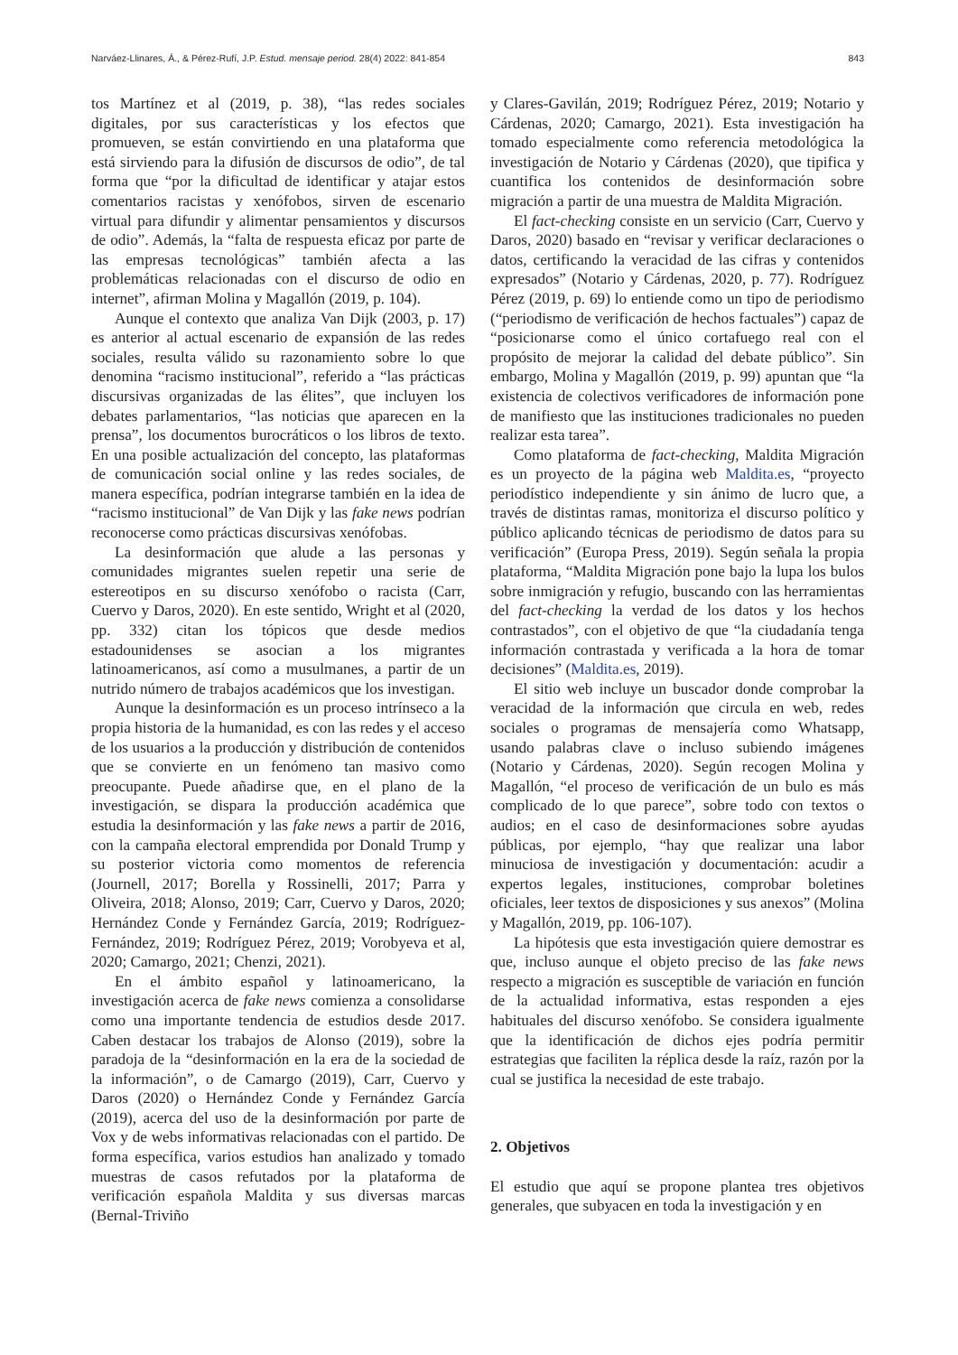Narváez-Llinares, Á., & Pérez-Rufí, J.P. Estud. mensaje period. 28(4) 2022: 841-854 843
tos Martínez et al (2019, p. 38), “las redes sociales digitales, por sus características y los efectos que promueven, se están convirtiendo en una plataforma que está sirviendo para la difusión de discursos de odio”, de tal forma que “por la dificultad de identificar y atajar estos comentarios racistas y xenófobos, sirven de escenario virtual para difundir y alimentar pensamientos y discursos de odio”. Además, la “falta de respuesta eficaz por parte de las empresas tecnológicas” también afecta a las problemáticas relacionadas con el discurso de odio en internet”, afirman Molina y Magallón (2019, p. 104).
Aunque el contexto que analiza Van Dijk (2003, p. 17) es anterior al actual escenario de expansión de las redes sociales, resulta válido su razonamiento sobre lo que denomina “racismo institucional”, referido a “las prácticas discursivas organizadas de las élites”, que incluyen los debates parlamentarios, “las noticias que aparecen en la prensa”, los documentos burocráticos o los libros de texto. En una posible actualización del concepto, las plataformas de comunicación social online y las redes sociales, de manera específica, podrían integrarse también en la idea de “racismo institucional” de Van Dijk y las fake news podrían reconocerse como prácticas discursivas xenófobas.
La desinformación que alude a las personas y comunidades migrantes suelen repetir una serie de estereotipos en su discurso xenófobo o racista (Carr, Cuervo y Daros, 2020). En este sentido, Wright et al (2020, pp. 332) citan los tópicos que desde medios estadounidenses se asocian a los migrantes latinoamericanos, así como a musulmanes, a partir de un nutrido número de trabajos académicos que los investigan.
Aunque la desinformación es un proceso intrínseco a la propia historia de la humanidad, es con las redes y el acceso de los usuarios a la producción y distribución de contenidos que se convierte en un fenómeno tan masivo como preocupante. Puede añadirse que, en el plano de la investigación, se dispara la producción académica que estudia la desinformación y las fake news a partir de 2016, con la campaña electoral emprendida por Donald Trump y su posterior victoria como momentos de referencia (Journell, 2017; Borella y Rossinelli, 2017; Parra y Oliveira, 2018; Alonso, 2019; Carr, Cuervo y Daros, 2020; Hernández Conde y Fernández García, 2019; Rodríguez-Fernández, 2019; Rodríguez Pérez, 2019; Vorobyeva et al, 2020; Camargo, 2021; Chenzi, 2021).
En el ámbito español y latinoamericano, la investigación acerca de fake news comienza a consolidarse como una importante tendencia de estudios desde 2017. Caben destacar los trabajos de Alonso (2019), sobre la paradoja de la “desinformación en la era de la sociedad de la información”, o de Camargo (2019), Carr, Cuervo y Daros (2020) o Hernández Conde y Fernández García (2019), acerca del uso de la desinformación por parte de Vox y de webs informativas relacionadas con el partido. De forma específica, varios estudios han analizado y tomado muestras de casos refutados por la plataforma de verificación española Maldita y sus diversas marcas (Bernal-Triviño
y Clares-Gavilán, 2019; Rodríguez Pérez, 2019; Notario y Cárdenas, 2020; Camargo, 2021). Esta investigación ha tomado especialmente como referencia metodológica la investigación de Notario y Cárdenas (2020), que tipifica y cuantifica los contenidos de desinformación sobre migración a partir de una muestra de Maldita Migración.
El fact-checking consiste en un servicio (Carr, Cuervo y Daros, 2020) basado en “revisar y verificar declaraciones o datos, certificando la veracidad de las cifras y contenidos expresados” (Notario y Cárdenas, 2020, p. 77). Rodríguez Pérez (2019, p. 69) lo entiende como un tipo de periodismo (“periodismo de verificación de hechos factuales”) capaz de “posicionarse como el único cortafuego real con el propósito de mejorar la calidad del debate público”. Sin embargo, Molina y Magallón (2019, p. 99) apuntan que “la existencia de colectivos verificadores de información pone de manifiesto que las instituciones tradicionales no pueden realizar esta tarea”.
Como plataforma de fact-checking, Maldita Migración es un proyecto de la página web Maldita.es, “proyecto periodístico independiente y sin ánimo de lucro que, a través de distintas ramas, monitoriza el discurso político y público aplicando técnicas de periodismo de datos para su verificación” (Europa Press, 2019). Según señala la propia plataforma, “Maldita Migración pone bajo la lupa los bulos sobre inmigración y refugio, buscando con las herramientas del fact-checking la verdad de los datos y los hechos contrastados”, con el objetivo de que “la ciudadanía tenga información contrastada y verificada a la hora de tomar decisiones” (Maldita.es, 2019).
El sitio web incluye un buscador donde comprobar la veracidad de la información que circula en web, redes sociales o programas de mensajería como Whatsapp, usando palabras clave o incluso subiendo imágenes (Notario y Cárdenas, 2020). Según recogen Molina y Magallón, “el proceso de verificación de un bulo es más complicado de lo que parece”, sobre todo con textos o audios; en el caso de desinformaciones sobre ayudas públicas, por ejemplo, “hay que realizar una labor minuciosa de investigación y documentación: acudir a expertos legales, instituciones, comprobar boletines oficiales, leer textos de disposiciones y sus anexos” (Molina y Magallón, 2019, pp. 106-107).
La hipótesis que esta investigación quiere demostrar es que, incluso aunque el objeto preciso de las fake news respecto a migración es susceptible de variación en función de la actualidad informativa, estas responden a ejes habituales del discurso xenófobo. Se considera igualmente que la identificación de dichos ejes podría permitir estrategias que faciliten la réplica desde la raíz, razón por la cual se justifica la necesidad de este trabajo.
2. Objetivos
El estudio que aquí se propone plantea tres objetivos generales, que subyacen en toda la investigación y en